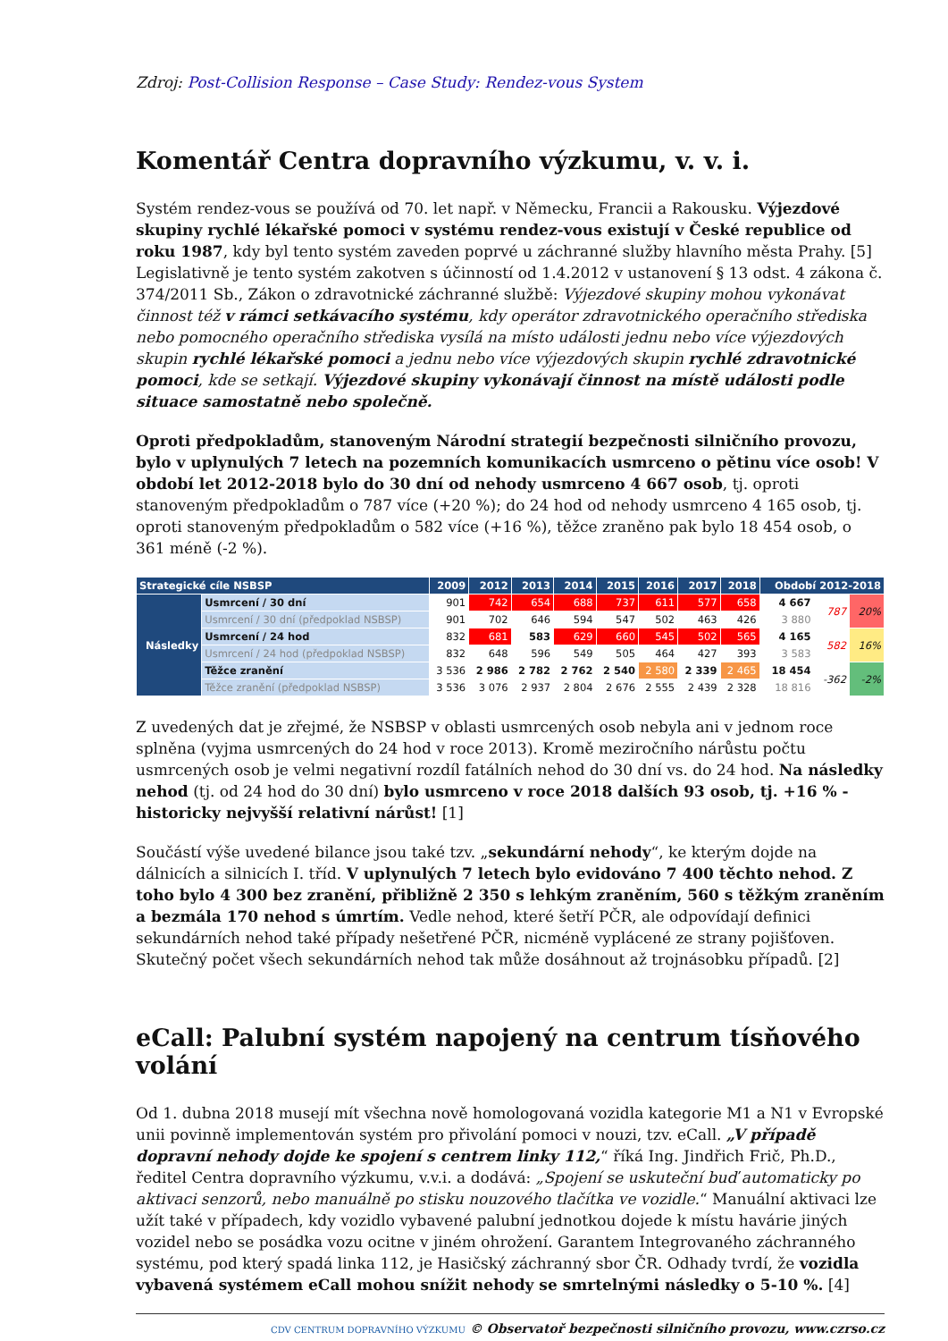Zdroj: Post-Collision Response – Case Study: Rendez-vous System
Komentář Centra dopravního výzkumu, v. v. i.
Systém rendez-vous se používá od 70. let např. v Německu, Francii a Rakousku. Výjezdové skupiny rychlé lékařské pomoci v systému rendez-vous existují v České republice od roku 1987, kdy byl tento systém zaveden poprvé u záchranné služby hlavního města Prahy. [5] Legislativně je tento systém zakotven s účinností od 1.4.2012 v ustanovení § 13 odst. 4 zákona č. 374/2011 Sb., Zákon o zdravotnické záchranné službě: Výjezdové skupiny mohou vykonávat činnost též v rámci setkávacího systému, kdy operátor zdravotnického operačního střediska nebo pomocného operačního střediska vysílá na místo události jednu nebo více výjezdových skupin rychlé lékařské pomoci a jednu nebo více výjezdových skupin rychlé zdravotnické pomoci, kde se setkají. Výjezdové skupiny vykonávají činnost na místě události podle situace samostatně nebo společně.
Oproti předpokladům, stanoveným Národní strategií bezpečnosti silničního provozu, bylo v uplynulých 7 letech na pozemních komunikacích usmrceno o pětinu více osob! V období let 2012-2018 bylo do 30 dní od nehody usmrceno 4 667 osob, tj. oproti stanoveným předpokladům o 787 více (+20 %); do 24 hod od nehody usmrceno 4 165 osob, tj. oproti stanoveným předpokladům o 582 více (+16 %), těžce zraněno pak bylo 18 454 osob, o 361 méně (-2 %).
| Strategické cíle NSBSP | | 2009 | 2012 | 2013 | 2014 | 2015 | 2016 | 2017 | 2018 | Období 2012-2018 | | |
| --- | --- | --- | --- | --- | --- | --- | --- | --- | --- | --- | --- | --- |
| Následky | Usmrcení / 30 dní | 901 | 742 | 654 | 688 | 737 | 611 | 577 | 658 | 4 667 | 787 | 20% |
| | Usmrcení / 30 dní (předpoklad NSBSP) | 901 | 702 | 646 | 594 | 547 | 502 | 463 | 426 | 3 880 | | |
| | Usmrcení / 24 hod | 832 | 681 | 583 | 629 | 660 | 545 | 502 | 565 | 4 165 | 582 | 16% |
| | Usmrcení / 24 hod (předpoklad NSBSP) | 832 | 648 | 596 | 549 | 505 | 464 | 427 | 393 | 3 583 | | |
| | Těžce zranění | 3 536 | 2 986 | 2 782 | 2 762 | 2 540 | 2 580 | 2 339 | 2 465 | 18 454 | -362 | -2% |
| | Těžce zranění (předpoklad NSBSP) | 3 536 | 3 076 | 2 937 | 2 804 | 2 676 | 2 555 | 2 439 | 2 328 | 18 816 | | |
Z uvedených dat je zřejmé, že NSBSP v oblasti usmrcených osob nebyla ani v jednom roce splněna (vyjma usmrcených do 24 hod v roce 2013). Kromě meziročního nárůstu počtu usmrcených osob je velmi negativní rozdíl fatálních nehod do 30 dní vs. do 24 hod. Na následky nehod (tj. od 24 hod do 30 dní) bylo usmrceno v roce 2018 dalších 93 osob, tj. +16 % - historicky nejvyšší relativní nárůst! [1]
Součástí výše uvedené bilance jsou také tzv. „sekundární nehody“, ke kterým dojde na dálnicích a silnicích I. tříd. V uplynulých 7 letech bylo evidováno 7 400 těchto nehod. Z toho bylo 4 300 bez zranění, přibližně 2 350 s lehkým zraněním, 560 s těžkým zraněním a bezmála 170 nehod s úmrtím. Vedle nehod, které šetří PČR, ale odpovídají definici sekundárních nehod také případy nešetřené PČR, nicméně vyplácené ze strany pojišťoven. Skutečný počet všech sekundárních nehod tak může dosáhnout až trojnásobku případů. [2]
eCall: Palubní systém napojený na centrum tísňového volání
Od 1. dubna 2018 musejí mít všechna nově homologovaná vozidla kategorie M1 a N1 v Evropské unii povinně implementován systém pro přivolání pomoci v nouzi, tzv. eCall. „V případě dopravní nehody dojde ke spojení s centrem linky 112,“ říká Ing. Jindřich Frič, Ph.D., ředitel Centra dopravního výzkumu, v.v.i. a dodává: „Spojení se uskuteční buď automaticky po aktivaci senzorů, nebo manuálně po stisku nouzového tlačítka ve vozidle.“ Manuální aktivaci lze užít také v případech, kdy vozidlo vybavené palubní jednotkou dojede k místu havárie jiných vozidel nebo se posádka vozu ocitne v jiném ohrožení. Garantem Integrovaného záchranného systému, pod který spadá linka 112, je Hasičský záchranný sbor ČR. Odhady tvrdí, že vozidla vybavená systémem eCall mohou snížit nehody se smrtelnými následky o 5-10 %. [4]
CDV CENTRUM DOPRAVNÍHO VÝZKUMU © Observatoř bezpečnosti silničního provozu, www.czrso.cz